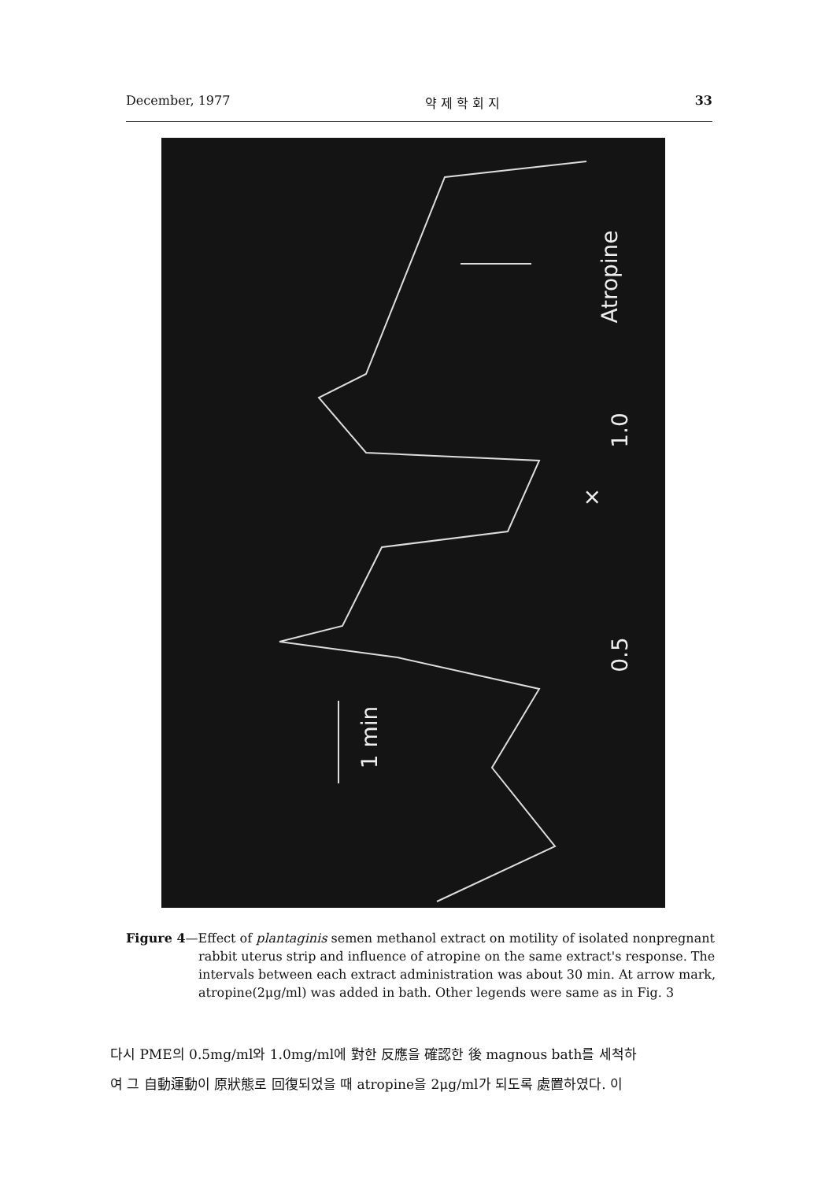December, 1977 약 제 학 회 지 33
Atropine
1.0
×
0.5
1 min
Figure 4—Effect of plantaginis semen methanol extract on motility of isolated nonpregnant rabbit uterus strip and influence of atropine on the same extract's response. The intervals between each extract administration was about 30 min. At arrow mark, atropine(2μg/ml) was added in bath. Other legends were same as in Fig. 3
다시 PME의 0.5mg/ml와 1.0mg/ml에 對한 反應을 確認한 後 magnous bath를 세척하
여 그 自動運動이 原狀態로 回復되었을 때 atropine을 2μg/ml가 되도록 處置하였다. 이